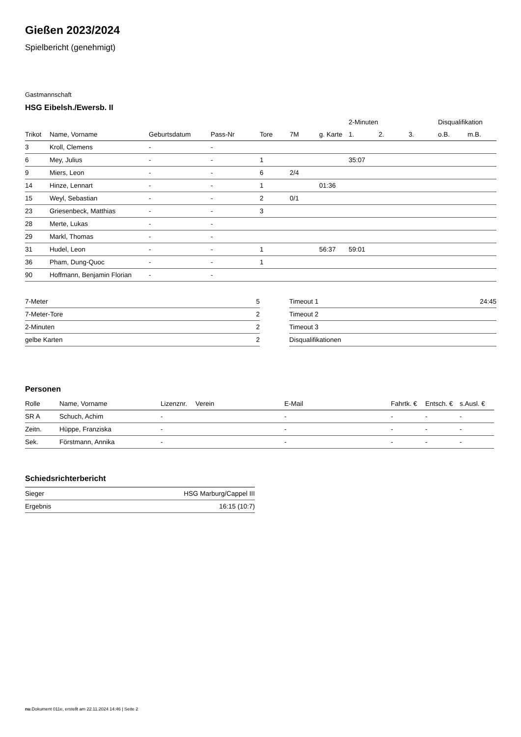Gießen 2023/2024
Spielbericht (genehmigt)
Gastmannschaft
HSG Eibelsh./Ewersb. II
| | | | | | | | 2-Minuten | | | Disqualifikation | |
| --- | --- | --- | --- | --- | --- | --- | --- | --- | --- | --- | --- |
| Trikot | Name, Vorname | Geburtsdatum | Pass-Nr | Tore | 7M | g. Karte | 1. | 2. | 3. | o.B. | m.B. |
| 3 | Kroll, Clemens | - | - | | | | | | | | |
| 6 | Mey, Julius | - | - | 1 | | | 35:07 | | | | |
| 9 | Miers, Leon | - | - | 6 | 2/4 | | | | | | |
| 14 | Hinze, Lennart | - | - | 1 | | 01:36 | | | | | |
| 15 | Weyl, Sebastian | - | - | 2 | 0/1 | | | | | | |
| 23 | Griesenbeck, Matthias | - | - | 3 | | | | | | | |
| 28 | Merte, Lukas | - | - | | | | | | | | |
| 29 | Markl, Thomas | - | - | | | | | | | | |
| 31 | Hudel, Leon | - | - | 1 | | 56:37 | 59:01 | | | | |
| 36 | Pham, Dung-Quoc | - | - | 1 | | | | | | | |
| 90 | Hoffmann, Benjamin Florian | - | - | | | | | | | | |
| 7-Meter | 5 |
| 7-Meter-Tore | 2 |
| 2-Minuten | 2 |
| gelbe Karten | 2 |
| Timeout 1 | 24:45 |
| Timeout 2 | |
| Timeout 3 | |
| Disqualifikationen | |
Personen
| Rolle | Name, Vorname | Lizenznr. | Verein | E-Mail | Fahrtk. € | Entsch. € | s.Ausl. € |
| --- | --- | --- | --- | --- | --- | --- | --- |
| SR A | Schuch, Achim | - | | - | - | - | - |
| Zeitn. | Hüppe, Franziska | - | | - | - | - | - |
| Sek. | Förstmann, Annika | - | | - | - | - | - |
Schiedsrichterbericht
| Sieger | HSG Marburg/Cappel III |
| Ergebnis | 16:15 (10:7) |
nu.Dokument 011e, erstellt am 22.11.2024 14:46 | Seite 2